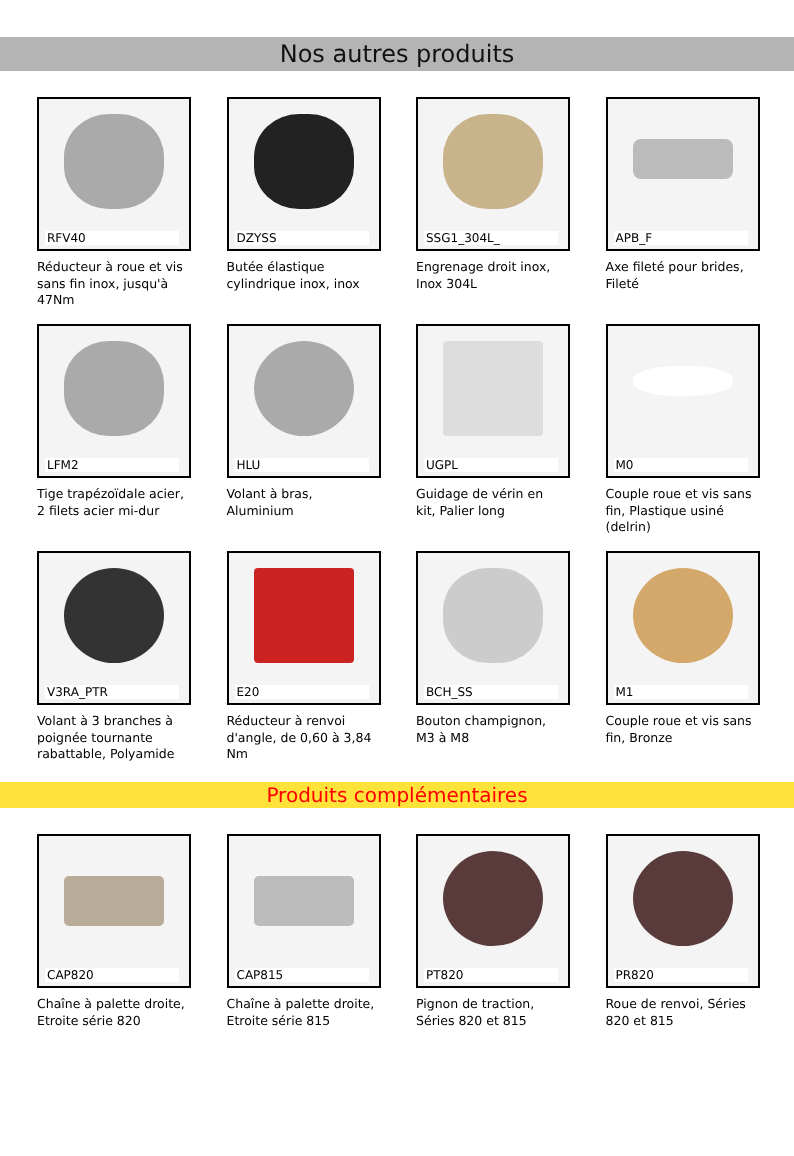Nos autres produits
RFV40
Réducteur à roue et vis sans fin inox, jusqu'à 47Nm
DZYSS
Butée élastique cylindrique inox, inox
SSG1_304L_
Engrenage droit inox, Inox 304L
APB_F
Axe fileté pour brides, Fileté
LFM2
Tige trapézoïdale acier, 2 filets acier mi-dur
HLU
Volant à bras, Aluminium
UGPL
Guidage de vérin en kit, Palier long
M0
Couple roue et vis sans fin, Plastique usiné (delrin)
V3RA_PTR
Volant à 3 branches à poignée tournante rabattable, Polyamide
E20
Réducteur à renvoi d'angle, de 0,60 à 3,84 Nm
BCH_SS
Bouton champignon, M3 à M8
M1
Couple roue et vis sans fin, Bronze
Produits complémentaires
CAP820
Chaîne à palette droite, Etroite série 820
CAP815
Chaîne à palette droite, Etroite série 815
PT820
Pignon de traction, Séries 820 et 815
PR820
Roue de renvoi, Séries 820 et 815